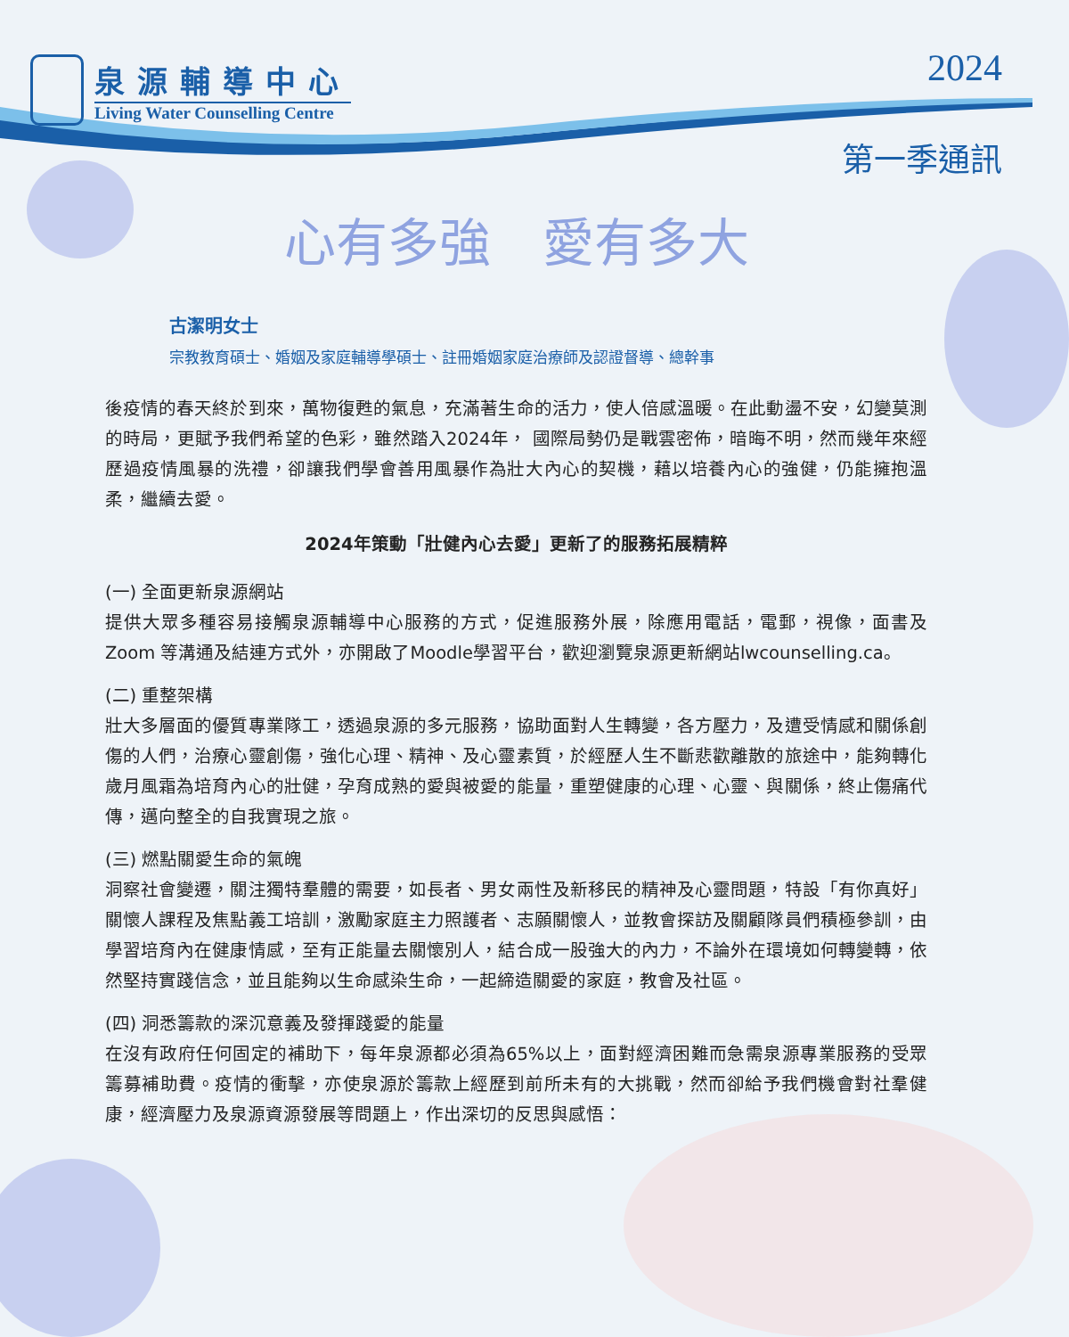泉源輔導中心
Living Water Counselling Centre
2024
第一季通訊
心有多強　愛有多大
古潔明女士
宗教教育碩士、婚姻及家庭輔導學碩士、註冊婚姻家庭治療師及認證督導、總幹事
後疫情的春天終於到來，萬物復甦的氣息，充滿著生命的活力，使人倍感溫暖。在此動盪不安，幻變莫測的時局，更賦予我們希望的色彩，雖然踏入2024年， 國際局勢仍是戰雲密佈，暗晦不明，然而幾年來經歷過疫情風暴的洗禮，卻讓我們學會善用風暴作為壯大內心的契機，藉以培養內心的強健，仍能擁抱溫柔，繼續去愛。
2024年策動「壯健內心去愛」更新了的服務拓展精粹
(一) 全面更新泉源網站
提供大眾多種容易接觸泉源輔導中心服務的方式，促進服務外展，除應用電話，電郵，視像，面書及Zoom 等溝通及結連方式外，亦開啟了Moodle學習平台，歡迎瀏覽泉源更新網站lwcounselling.ca。
(二) 重整架構
壯大多層面的優質專業隊工，透過泉源的多元服務，協助面對人生轉變，各方壓力，及遭受情感和關係創傷的人們，治療心靈創傷，強化心理、精神、及心靈素質，於經歷人生不斷悲歡離散的旅途中，能夠轉化歲月風霜為培育內心的壯健，孕育成熟的愛與被愛的能量，重塑健康的心理、心靈、與關係，終止傷痛代傳，邁向整全的自我實現之旅。
(三) 燃點關愛生命的氣魄
洞察社會變遷，關注獨特羣體的需要，如長者、男女兩性及新移民的精神及心靈問題，特設「有你真好」關懷人課程及焦點義工培訓，激勵家庭主力照護者、志願關懷人，並教會探訪及關顧隊員們積極參訓，由學習培育內在健康情感，至有正能量去關懷別人，結合成一股強大的內力，不論外在環境如何轉變轉，依然堅持實踐信念，並且能夠以生命感染生命，一起締造關愛的家庭，教會及社區。
(四) 洞悉籌款的深沉意義及發揮踐愛的能量
在沒有政府任何固定的補助下，每年泉源都必須為65%以上，面對經濟困難而急需泉源專業服務的受眾籌募補助費。疫情的衝擊，亦使泉源於籌款上經歷到前所未有的大挑戰，然而卻給予我們機會對社羣健康，經濟壓力及泉源資源發展等問題上，作出深切的反思與感悟：